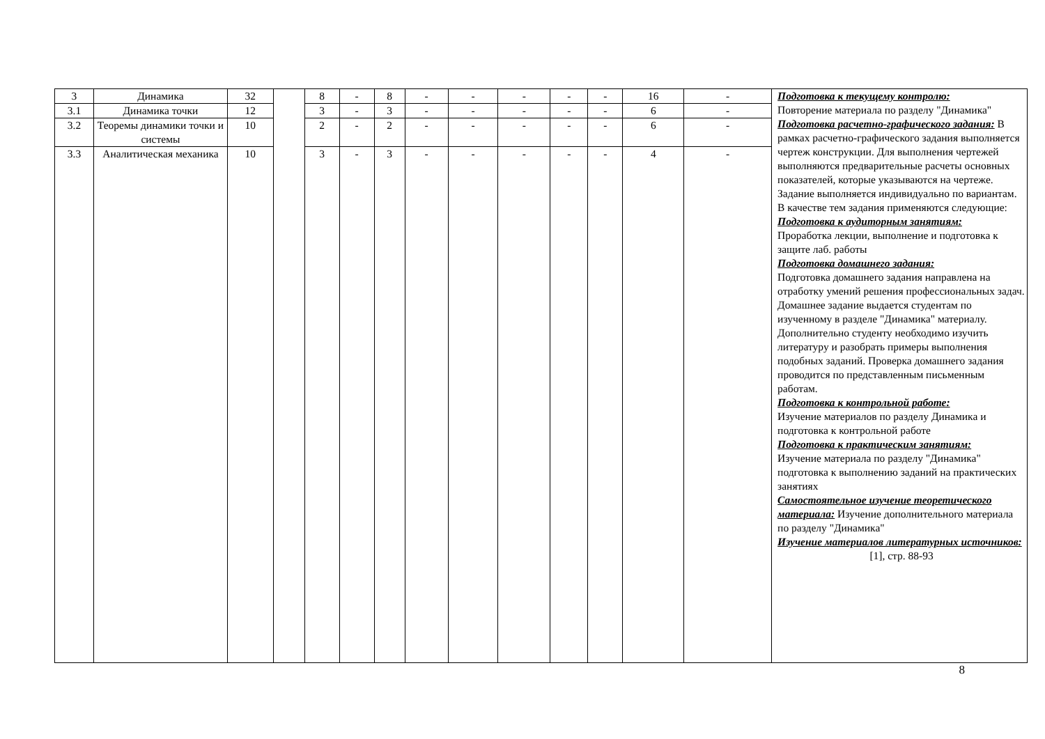| 3 | Динамика | 32 | | 8 | - | 8 | - | - | - | - | - | 16 | - | Подготовка к текущему контролю: Повторение материала по разделу "Динамика" Подготовка расчетно-графического задания: В рамках расчетно-графического задания выполняется чертеж конструкции. Для выполнения чертежей выполняются предварительные расчеты основных показателей, которые указываются на чертеже. Задание выполняется индивидуально по вариантам. В качестве тем задания применяются следующие: Подготовка к аудиторным занятиям: Проработка лекции, выполнение и подготовка к защите лаб. работы Подготовка домашнего задания: Подготовка домашнего задания направлена на отработку умений решения профессиональных задач. Домашнее задание выдается студентам по изученному в разделе "Динамика" материалу. Дополнительно студенту необходимо изучить литературу и разобрать примеры выполнения подобных заданий. Проверка домашнего задания проводится по представленным письменным работам. Подготовка к контрольной работе: Изучение материалов по разделу Динамика и подготовка к контрольной работе Подготовка к практическим занятиям: Изучение материала по разделу "Динамика" подготовка к выполнению заданий на практических занятиях Самостоятельное изучение теоретического материала: Изучение дополнительного материала по разделу "Динамика" Изучение материалов литературных источников: [1], стр. 88-93 |
| 3.1 | Динамика точки | 12 | | 3 | - | 3 | - | - | - | - | - | 6 | - | |
| 3.2 | Теоремы динамики точки и системы | 10 | | 2 | - | 2 | - | - | - | - | - | 6 | - | |
| 3.3 | Аналитическая механика | 10 | | 3 | - | 3 | - | - | - | - | - | 4 | - | |
8